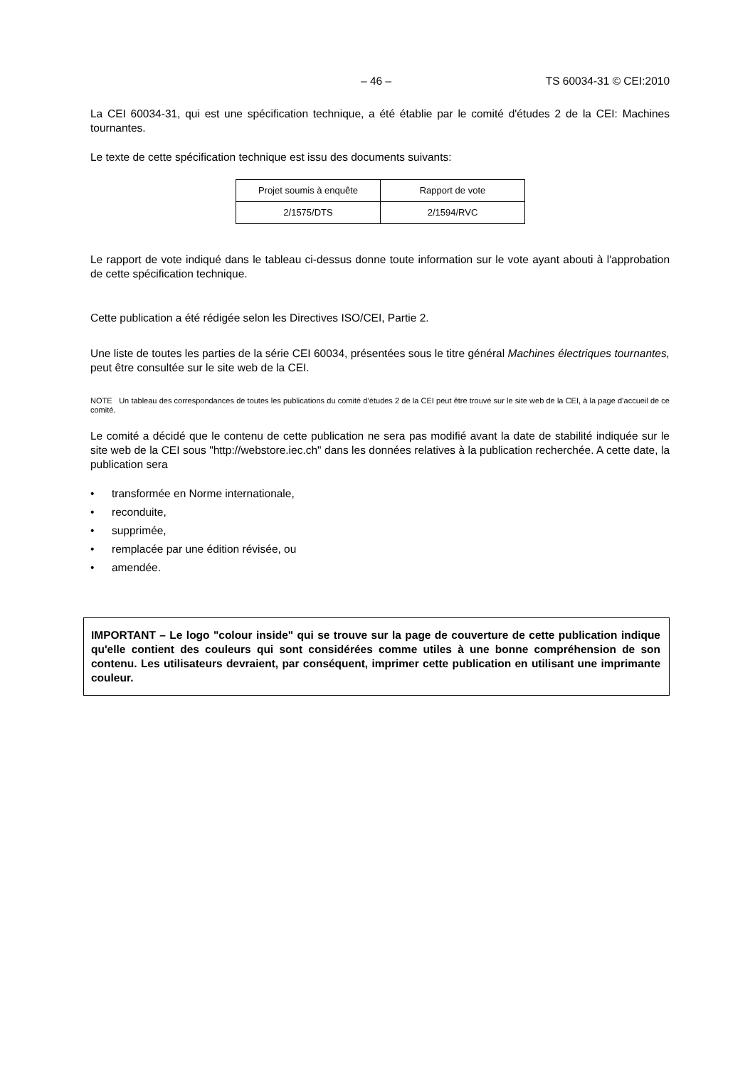– 46 – TS 60034-31 © CEI:2010
La CEI 60034-31, qui est une spécification technique, a été établie par le comité d'études 2 de la CEI: Machines tournantes.
Le texte de cette spécification technique est issu des documents suivants:
| Projet soumis à enquête | Rapport de vote |
| 2/1575/DTS | 2/1594/RVC |
Le rapport de vote indiqué dans le tableau ci-dessus donne toute information sur le vote ayant abouti à l'approbation de cette spécification technique.
Cette publication a été rédigée selon les Directives ISO/CEI, Partie 2.
Une liste de toutes les parties de la série CEI 60034, présentées sous le titre général Machines électriques tournantes, peut être consultée sur le site web de la CEI.
NOTE Un tableau des correspondances de toutes les publications du comité d’études 2 de la CEI peut être trouvé sur le site web de la CEI, à la page d’accueil de ce comité.
Le comité a décidé que le contenu de cette publication ne sera pas modifié avant la date de stabilité indiquée sur le site web de la CEI sous "http://webstore.iec.ch" dans les données relatives à la publication recherchée. A cette date, la publication sera
• transformée en Norme internationale,
• reconduite,
• supprimée,
• remplacée par une édition révisée, ou
• amendée.
IMPORTANT – Le logo "colour inside" qui se trouve sur la page de couverture de cette publication indique qu'elle contient des couleurs qui sont considérées comme utiles à une bonne compréhension de son contenu. Les utilisateurs devraient, par conséquent, imprimer cette publication en utilisant une imprimante couleur.